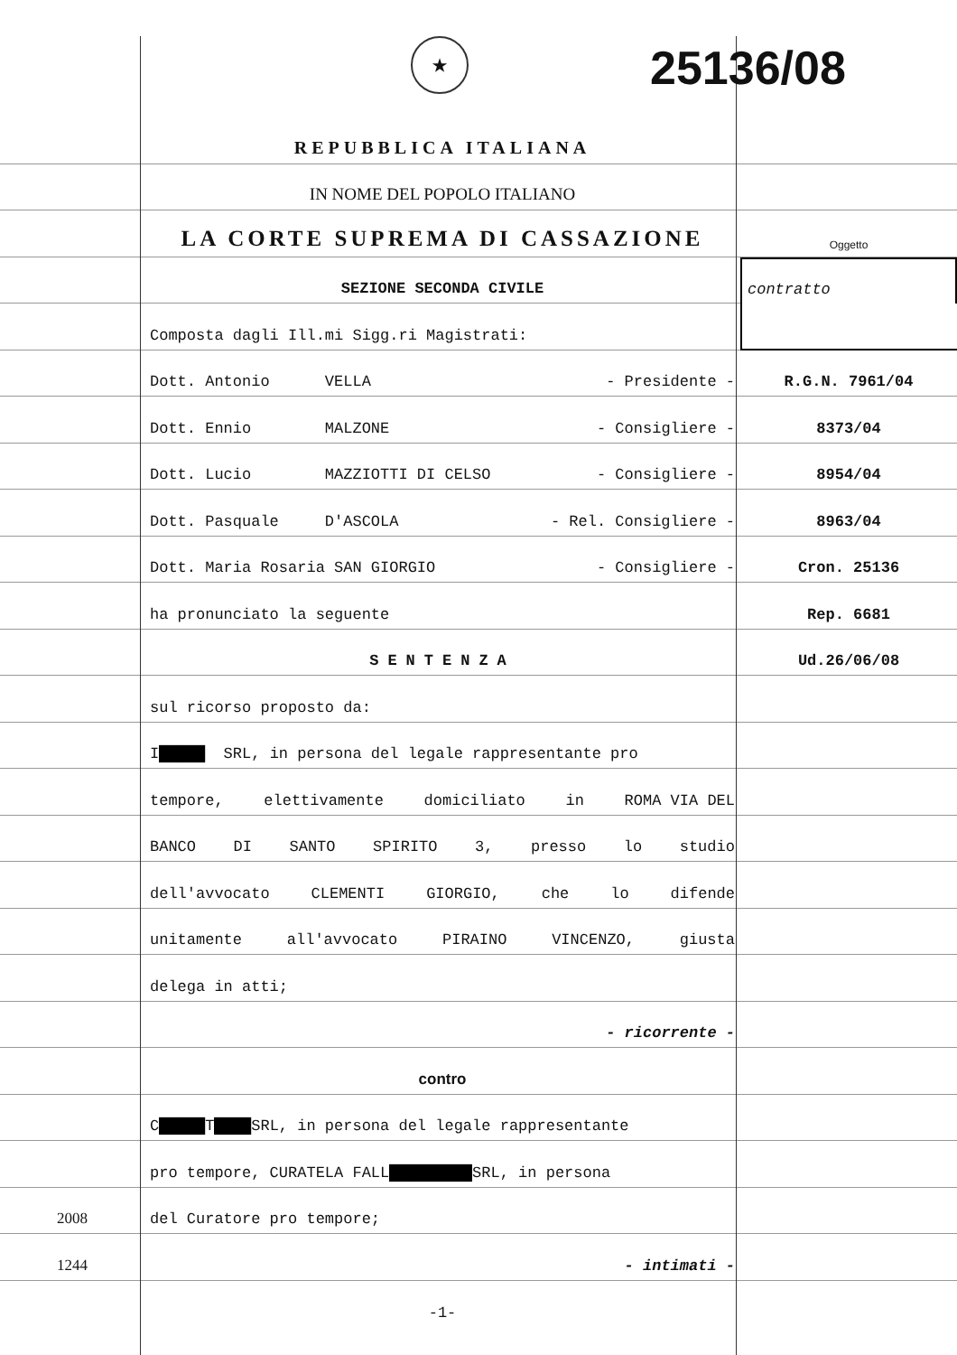★ 25136/08
REPUBBLICA ITALIANA
IN NOME DEL POPOLO ITALIANO
LA CORTE SUPREMA DI CASSAZIONE
Oggetto
SEZIONE SECONDA CIVILE
contratto
Composta dagli Ill.mi Sigg.ri Magistrati:
Dott. Antonio VELLA - Presidente -
R.G.N. 7961/04
Dott. Ennio MALZONE - Consigliere -
8373/04
Dott. Lucio MAZZIOTTI DI CELSO - Consigliere -
8954/04
Dott. Pasquale D'ASCOLA - Rel. Consigliere -
8963/04
Dott. Maria Rosaria SAN GIORGIO - Consigliere -
Cron. 25136
ha pronunciato la seguente
Rep. 6681
SENTENZA
Ud.26/06/08
sul ricorso proposto da:
I █████ SRL, in persona del legale rappresentante pro
tempore, elettivamente domiciliato in ROMA VIA DEL
BANCO DI SANTO SPIRITO 3, presso lo studio
dell'avvocato CLEMENTI GIORGIO, che lo difende
unitamente all'avvocato PIRAINO VINCENZO, giusta
delega in atti;
- ricorrente -
contro
C █████ T ████ SRL, in persona del legale rappresentante
pro tempore, CURATELA FALL █████████ SRL, in persona
2008
del Curatore pro tempore;
1244
- intimati -
-1-